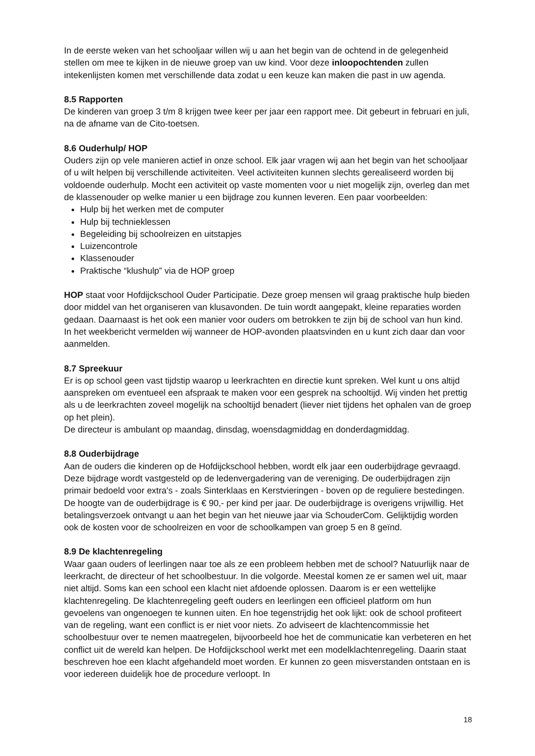In de eerste weken van het schooljaar willen wij u aan het begin van de ochtend in de gelegenheid stellen om mee te kijken in de nieuwe groep van uw kind. Voor deze inloopochtenden zullen intekenlijsten komen met verschillende data zodat u een keuze kan maken die past in uw agenda.
8.5 Rapporten
De kinderen van groep 3 t/m 8 krijgen twee keer per jaar een rapport mee. Dit gebeurt in februari en juli, na de afname van de Cito-toetsen.
8.6 Ouderhulp/ HOP
Ouders zijn op vele manieren actief in onze school. Elk jaar vragen wij aan het begin van het schooljaar of u wilt helpen bij verschillende activiteiten. Veel activiteiten kunnen slechts gerealiseerd worden bij voldoende ouderhulp. Mocht een activiteit op vaste momenten voor u niet mogelijk zijn, overleg dan met de klassenouder op welke manier u een bijdrage zou kunnen leveren. Een paar voorbeelden:
Hulp bij het werken met de computer
Hulp bij technieklessen
Begeleiding bij schoolreizen en uitstapjes
Luizencontrole
Klassenouder
Praktische “klushulp” via de HOP groep
HOP staat voor Hofdijckschool Ouder Participatie. Deze groep mensen wil graag praktische hulp bieden door middel van het organiseren van klusavonden. De tuin wordt aangepakt, kleine reparaties worden gedaan. Daarnaast is het ook een manier voor ouders om betrokken te zijn bij de school van hun kind. In het weekbericht vermelden wij wanneer de HOP-avonden plaatsvinden en u kunt zich daar dan voor aanmelden.
8.7 Spreekuur
Er is op school geen vast tijdstip waarop u leerkrachten en directie kunt spreken. Wel kunt u ons altijd aanspreken om eventueel een afspraak te maken voor een gesprek na schooltijd. Wij vinden het prettig als u de leerkrachten zoveel mogelijk na schooltijd benadert (liever niet tijdens het ophalen van de groep op het plein).
De directeur is ambulant op maandag, dinsdag, woensdagmiddag en donderdagmiddag.
8.8 Ouderbijdrage
Aan de ouders die kinderen op de Hofdijckschool hebben, wordt elk jaar een ouderbijdrage gevraagd. Deze bijdrage wordt vastgesteld op de ledenvergadering van de vereniging. De ouderbijdragen zijn primair bedoeld voor extra's - zoals Sinterklaas en Kerstvieringen - boven op de reguliere bestedingen. De hoogte van de ouderbijdrage is € 90,- per kind per jaar. De ouderbijdrage is overigens vrijwillig. Het betalingsverzoek ontvangt u aan het begin van het nieuwe jaar via SchouderCom. Gelijktijdig worden ook de kosten voor de schoolreizen en voor de schoolkampen van groep 5 en 8 geïnd.
8.9 De klachtenregeling
Waar gaan ouders of leerlingen naar toe als ze een probleem hebben met de school? Natuurlijk naar de leerkracht, de directeur of het schoolbestuur. In die volgorde. Meestal komen ze er samen wel uit, maar niet altijd. Soms kan een school een klacht niet afdoende oplossen. Daarom is er een wettelijke klachtenregeling. De klachtenregeling geeft ouders en leerlingen een officieel platform om hun gevoelens van ongenoegen te kunnen uiten. En hoe tegenstrijdig het ook lijkt: ook de school profiteert van de regeling, want een conflict is er niet voor niets. Zo adviseert de klachtencommissie het schoolbestuur over te nemen maatregelen, bijvoorbeeld hoe het de communicatie kan verbeteren en het conflict uit de wereld kan helpen. De Hofdijckschool werkt met een modelklachtenregeling. Daarin staat beschreven hoe een klacht afgehandeld moet worden. Er kunnen zo geen misverstanden ontstaan en is voor iedereen duidelijk hoe de procedure verloopt. In
18